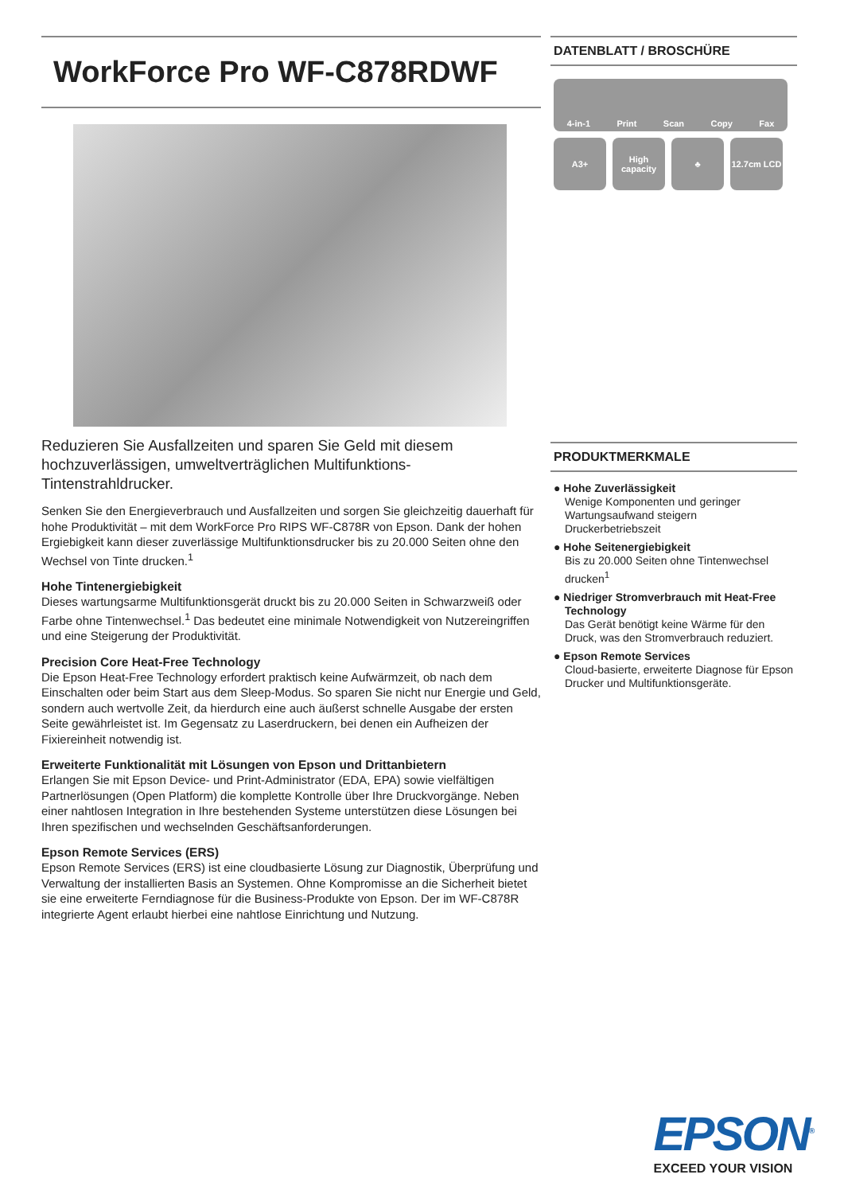WorkForce Pro WF-C878RDWF
Reduzieren Sie Ausfallzeiten und sparen Sie Geld mit diesem hochzuverlässigen, umweltverträglichen Multifunktions-Tintenstrahldrucker.
Senken Sie den Energieverbrauch und Ausfallzeiten und sorgen Sie gleichzeitig dauerhaft für hohe Produktivität – mit dem WorkForce Pro RIPS WF-C878R von Epson. Dank der hohen Ergiebigkeit kann dieser zuverlässige Multifunktionsdrucker bis zu 20.000 Seiten ohne den Wechsel von Tinte drucken.<sup>1</sup>
Hohe Tintenergiebigkeit
Dieses wartungsarme Multifunktionsgerät druckt bis zu 20.000 Seiten in Schwarzweiß oder Farbe ohne Tintenwechsel.<sup>1</sup> Das bedeutet eine minimale Notwendigkeit von Nutzereingriffen und eine Steigerung der Produktivität.
Precision Core Heat-Free Technology
Die Epson Heat-Free Technology erfordert praktisch keine Aufwärmzeit, ob nach dem Einschalten oder beim Start aus dem Sleep-Modus. So sparen Sie nicht nur Energie und Geld, sondern auch wertvolle Zeit, da hierdurch eine auch äußerst schnelle Ausgabe der ersten Seite gewährleistet ist. Im Gegensatz zu Laserdruckern, bei denen ein Aufheizen der Fixiereinheit notwendig ist.
Erweiterte Funktionalität mit Lösungen von Epson und Drittanbietern
Erlangen Sie mit Epson Device- und Print-Administrator (EDA, EPA) sowie vielfältigen Partnerlösungen (Open Platform) die komplette Kontrolle über Ihre Druckvorgänge. Neben einer nahtlosen Integration in Ihre bestehenden Systeme unterstützen diese Lösungen bei Ihren spezifischen und wechselnden Geschäftsanforderungen.
Epson Remote Services (ERS)
Epson Remote Services (ERS) ist eine cloudbasierte Lösung zur Diagnostik, Überprüfung und Verwaltung der installierten Basis an Systemen. Ohne Kompromisse an die Sicherheit bietet sie eine erweiterte Ferndiagnose für die Business-Produkte von Epson. Der im WF-C878R integrierte Agent erlaubt hierbei eine nahtlose Einrichtung und Nutzung.
DATENBLATT / BROSCHÜRE
4-in-1 Print Scan Copy Fax
A3+
High capacity
♣
12.7cm LCD
PRODUKTMERKMALE
● Hohe Zuverlässigkeit
Wenige Komponenten und geringer Wartungsaufwand steigern Druckerbetriebszeit
● Hohe Seitenergiebigkeit
Bis zu 20.000 Seiten ohne Tintenwechsel drucken<sup>1</sup>
● Niedriger Stromverbrauch mit Heat-Free Technology
Das Gerät benötigt keine Wärme für den Druck, was den Stromverbrauch reduziert.
● Epson Remote Services
Cloud-basierte, erweiterte Diagnose für Epson Drucker und Multifunktionsgeräte.
EPSON<sup>®</sup>
EXCEED YOUR VISION